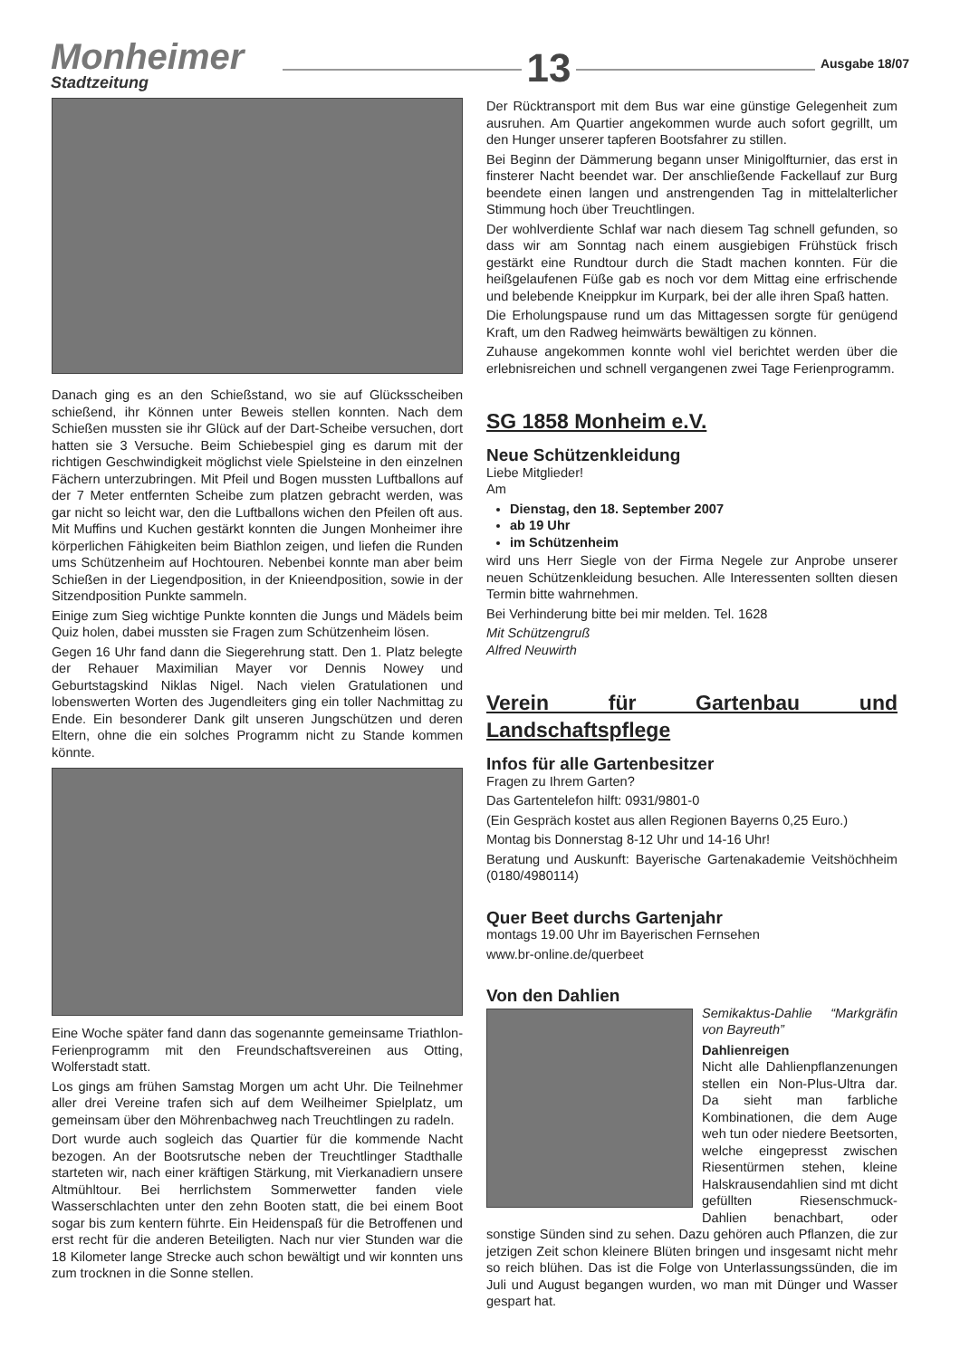Monheimer
Stadtzeitung
13
Ausgabe 18/07
Danach ging es an den Schießstand, wo sie auf Glücksscheiben schießend, ihr Können unter Beweis stellen konnten. Nach dem Schießen mussten sie ihr Glück auf der Dart-Scheibe versuchen, dort hatten sie 3 Versuche. Beim Schiebespiel ging es darum mit der richtigen Geschwindigkeit möglichst viele Spielsteine in den einzelnen Fächern unterzubringen. Mit Pfeil und Bogen mussten Luftballons auf der 7 Meter entfernten Scheibe zum platzen gebracht werden, was gar nicht so leicht war, den die Luftballons wichen den Pfeilen oft aus. Mit Muffins und Kuchen gestärkt konnten die Jungen Monheimer ihre körperlichen Fähigkeiten beim Biathlon zeigen, und liefen die Runden ums Schützenheim auf Hochtouren. Nebenbei konnte man aber beim Schießen in der Liegendposition, in der Knieendposition, sowie in der Sitzendposition Punkte sammeln.
Einige zum Sieg wichtige Punkte konnten die Jungs und Mädels beim Quiz holen, dabei mussten sie Fragen zum Schützenheim lösen.
Gegen 16 Uhr fand dann die Siegerehrung statt. Den 1. Platz belegte der Rehauer Maximilian Mayer vor Dennis Nowey und Geburtstagskind Niklas Nigel. Nach vielen Gratulationen und lobenswerten Worten des Jugendleiters ging ein toller Nachmittag zu Ende. Ein besonderer Dank gilt unseren Jungschützen und deren Eltern, ohne die ein solches Programm nicht zu Stande kommen könnte.
Eine Woche später fand dann das sogenannte gemeinsame Triathlon-Ferienprogramm mit den Freundschaftsvereinen aus Otting, Wolferstadt statt.
Los gings am frühen Samstag Morgen um acht Uhr. Die Teilnehmer aller drei Vereine trafen sich auf dem Weilheimer Spielplatz, um gemeinsam über den Möhrenbachweg nach Treuchtlingen zu radeln.
Dort wurde auch sogleich das Quartier für die kommende Nacht bezogen. An der Bootsrutsche neben der Treuchtlinger Stadthalle starteten wir, nach einer kräftigen Stärkung, mit Vierkanadiern unsere Altmühltour. Bei herrlichstem Sommerwetter fanden viele Wasserschlachten unter den zehn Booten statt, die bei einem Boot sogar bis zum kentern führte. Ein Heidenspaß für die Betroffenen und erst recht für die anderen Beteiligten. Nach nur vier Stunden war die 18 Kilometer lange Strecke auch schon bewältigt und wir konnten uns zum trocknen in die Sonne stellen.
Der Rücktransport mit dem Bus war eine günstige Gelegenheit zum ausruhen. Am Quartier angekommen wurde auch sofort gegrillt, um den Hunger unserer tapferen Bootsfahrer zu stillen.
Bei Beginn der Dämmerung begann unser Minigolfturnier, das erst in finsterer Nacht beendet war. Der anschließende Fackellauf zur Burg beendete einen langen und anstrengenden Tag in mittelalterlicher Stimmung hoch über Treuchtlingen.
Der wohlverdiente Schlaf war nach diesem Tag schnell gefunden, so dass wir am Sonntag nach einem ausgiebigen Frühstück frisch gestärkt eine Rundtour durch die Stadt machen konnten. Für die heißgelaufenen Füße gab es noch vor dem Mittag eine erfrischende und belebende Kneippkur im Kurpark, bei der alle ihren Spaß hatten.
Die Erholungspause rund um das Mittagessen sorgte für genügend Kraft, um den Radweg heimwärts bewältigen zu können.
Zuhause angekommen konnte wohl viel berichtet werden über die erlebnisreichen und schnell vergangenen zwei Tage Ferienprogramm.
SG 1858 Monheim e.V.
Neue Schützenkleidung
Liebe Mitglieder!
Am
Dienstag, den 18. September 2007
ab 19 Uhr
im Schützenheim
wird uns Herr Siegle von der Firma Negele zur Anprobe unserer neuen Schützenkleidung besuchen. Alle Interessenten sollten diesen Termin bitte wahrnehmen.
Bei Verhinderung bitte bei mir melden. Tel. 1628
Mit Schützengruß
Alfred Neuwirth
Verein für Gartenbau und Landschaftspflege
Infos für alle Gartenbesitzer
Fragen zu Ihrem Garten?
Das Gartentelefon hilft: 0931/9801-0
(Ein Gespräch kostet aus allen Regionen Bayerns 0,25 Euro.)
Montag bis Donnerstag 8-12 Uhr und 14-16 Uhr!
Beratung und Auskunft: Bayerische Gartenakademie Veitshöchheim (0180/4980114)
Quer Beet durchs Gartenjahr
montags 19.00 Uhr im Bayerischen Fernsehen
www.br-online.de/querbeet
Von den Dahlien
Semikaktus-Dahlie “Markgräfin von Bayreuth”
Dahlienreigen
Nicht alle Dahlienpflanzenungen stellen ein Non-Plus-Ultra dar. Da sieht man farbliche Kombinationen, die dem Auge weh tun oder niedere Beetsorten, welche eingepresst zwischen Riesentürmen stehen, kleine Halskrausendahlien sind mt dicht gefüllten Riesenschmuck-Dahlien benachbart, oder sonstige Sünden sind zu sehen. Dazu gehören auch Pflanzen, die zur jetzigen Zeit schon kleinere Blüten bringen und insgesamt nicht mehr so reich blühen. Das ist die Folge von Unterlassungssünden, die im Juli und August begangen wurden, wo man mit Dünger und Wasser gespart hat.